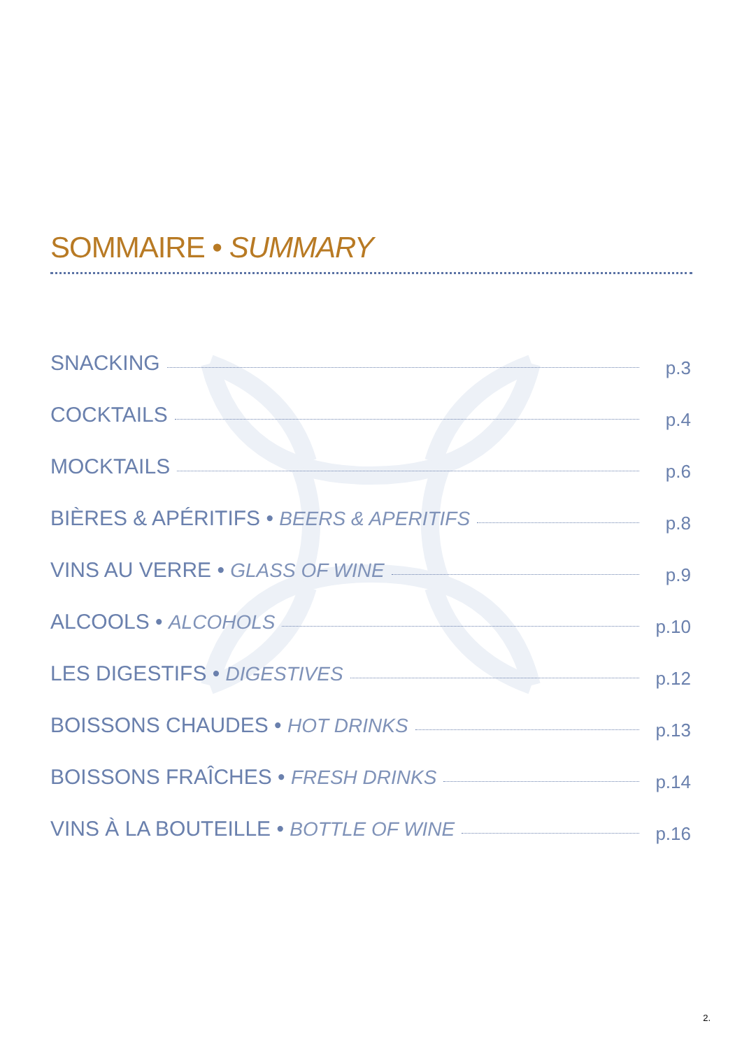SOMMAIRE • SUMMARY
SNACKING p.3
COCKTAILS p.4
MOCKTAILS p.6
BIÈRES & APÉRITIFS • BEERS & APERITIFS p.8
VINS AU VERRE • GLASS OF WINE p.9
ALCOOLS • ALCOHOLS p.10
LES DIGESTIFS • DIGESTIVES p.12
BOISSONS CHAUDES • HOT DRINKS p.13
BOISSONS FRAÎCHES • FRESH DRINKS p.14
VINS À LA BOUTEILLE • BOTTLE OF WINE p.16
2.